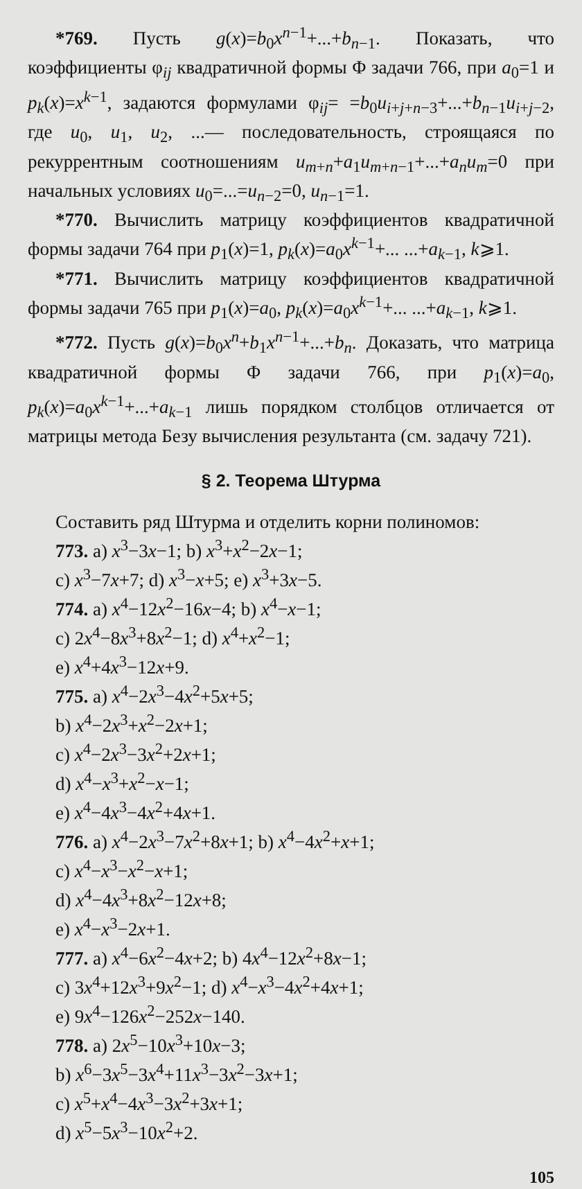*769. Пусть g(x)=b<sub>0</sub>x<sup>n−1</sup>+...+b<sub>n−1</sub>. Показать, что коэффициенты φ<sub>ij</sub> квадратичной формы Φ задачи 766, при a<sub>0</sub>=1 и p<sub>k</sub>(x)=x<sup>k−1</sup>, задаются формулами φ<sub>ij</sub>= =b<sub>0</sub>u<sub>i+j+n−3</sub>+...+b<sub>n−1</sub>u<sub>i+j−2</sub>, где u<sub>0</sub>, u<sub>1</sub>, u<sub>2</sub>, ...— последовательность, строящаяся по рекуррентным соотношениям u<sub>m+n</sub>+a<sub>1</sub>u<sub>m+n−1</sub>+...+a<sub>n</sub>u<sub>m</sub>=0 при начальных условиях u<sub>0</sub>=...=u<sub>n−2</sub>=0, u<sub>n−1</sub>=1.
*770. Вычислить матрицу коэффициентов квадратичной формы задачи 764 при p<sub>1</sub>(x)=1, p<sub>k</sub>(x)=a<sub>0</sub>x<sup>k−1</sup>+... ...+a<sub>k−1</sub>, k⩾1.
*771. Вычислить матрицу коэффициентов квадратичной формы задачи 765 при p<sub>1</sub>(x)=a<sub>0</sub>, p<sub>k</sub>(x)=a<sub>0</sub>x<sup>k−1</sup>+... ...+a<sub>k−1</sub>, k⩾1.
*772. Пусть g(x)=b<sub>0</sub>x<sup>n</sup>+b<sub>1</sub>x<sup>n−1</sup>+...+b<sub>n</sub>. Доказать, что матрица квадратичной формы Φ задачи 766, при p<sub>1</sub>(x)=a<sub>0</sub>, p<sub>k</sub>(x)=a<sub>0</sub>x<sup>k−1</sup>+...+a<sub>k−1</sub> лишь порядком столбцов отличается от матрицы метода Безу вычисления результанта (см. задачу 721).
§ 2. Теорема Штурма
Составить ряд Штурма и отделить корни полиномов:
773. a) x<sup>3</sup>−3x−1; b) x<sup>3</sup>+x<sup>2</sup>−2x−1;
c) x<sup>3</sup>−7x+7; d) x<sup>3</sup>−x+5; e) x<sup>3</sup>+3x−5.
774. a) x<sup>4</sup>−12x<sup>2</sup>−16x−4; b) x<sup>4</sup>−x−1;
c) 2x<sup>4</sup>−8x<sup>3</sup>+8x<sup>2</sup>−1; d) x<sup>4</sup>+x<sup>2</sup>−1;
e) x<sup>4</sup>+4x<sup>3</sup>−12x+9.
775. a) x<sup>4</sup>−2x<sup>3</sup>−4x<sup>2</sup>+5x+5;
b) x<sup>4</sup>−2x<sup>3</sup>+x<sup>2</sup>−2x+1;
c) x<sup>4</sup>−2x<sup>3</sup>−3x<sup>2</sup>+2x+1;
d) x<sup>4</sup>−x<sup>3</sup>+x<sup>2</sup>−x−1;
e) x<sup>4</sup>−4x<sup>3</sup>−4x<sup>2</sup>+4x+1.
776. a) x<sup>4</sup>−2x<sup>3</sup>−7x<sup>2</sup>+8x+1; b) x<sup>4</sup>−4x<sup>2</sup>+x+1;
c) x<sup>4</sup>−x<sup>3</sup>−x<sup>2</sup>−x+1;
d) x<sup>4</sup>−4x<sup>3</sup>+8x<sup>2</sup>−12x+8;
e) x<sup>4</sup>−x<sup>3</sup>−2x+1.
777. a) x<sup>4</sup>−6x<sup>2</sup>−4x+2; b) 4x<sup>4</sup>−12x<sup>2</sup>+8x−1;
c) 3x<sup>4</sup>+12x<sup>3</sup>+9x<sup>2</sup>−1; d) x<sup>4</sup>−x<sup>3</sup>−4x<sup>2</sup>+4x+1;
e) 9x<sup>4</sup>−126x<sup>2</sup>−252x−140.
778. a) 2x<sup>5</sup>−10x<sup>3</sup>+10x−3;
b) x<sup>6</sup>−3x<sup>5</sup>−3x<sup>4</sup>+11x<sup>3</sup>−3x<sup>2</sup>−3x+1;
c) x<sup>5</sup>+x<sup>4</sup>−4x<sup>3</sup>−3x<sup>2</sup>+3x+1;
d) x<sup>5</sup>−5x<sup>3</sup>−10x<sup>2</sup>+2.
105